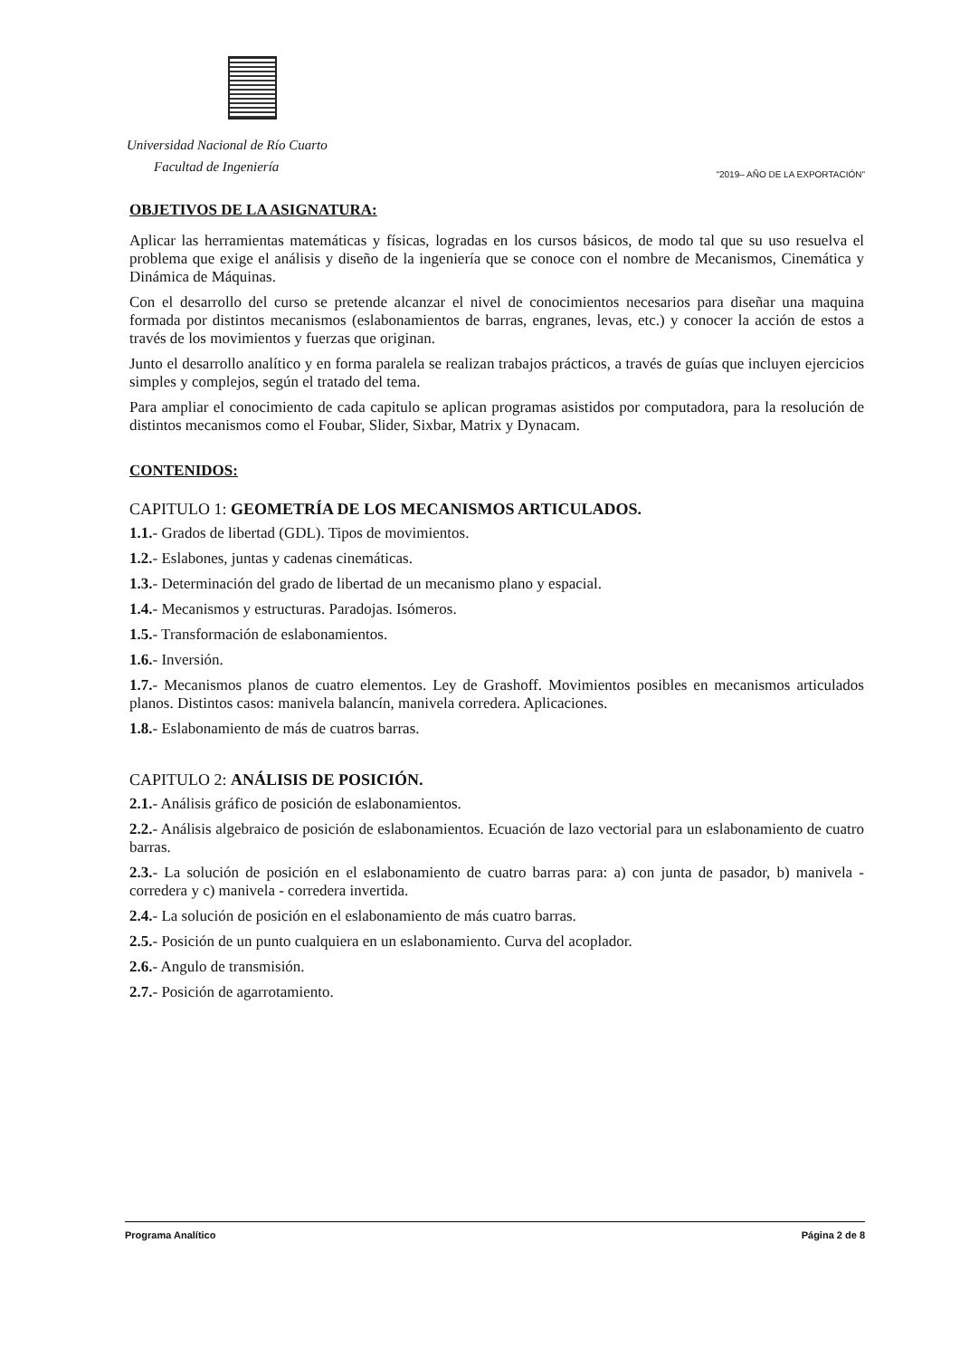Universidad Nacional de Río Cuarto
Facultad de Ingeniería
"2019– AÑO DE LA EXPORTACIÓN"
OBJETIVOS DE LA ASIGNATURA:
Aplicar las herramientas matemáticas y físicas, logradas en los cursos básicos, de modo tal que su uso resuelva el problema que exige el análisis y diseño de la ingeniería que se conoce con el nombre de Mecanismos, Cinemática y Dinámica de Máquinas.
Con el desarrollo del curso se pretende alcanzar el nivel de conocimientos necesarios para diseñar una maquina formada por distintos mecanismos (eslabonamientos de barras, engranes, levas, etc.) y conocer la acción de estos a través de los movimientos y fuerzas que originan.
Junto el desarrollo analítico y en forma paralela se realizan trabajos prácticos, a través de guías que incluyen ejercicios simples y complejos, según el tratado del tema.
Para ampliar el conocimiento de cada capitulo se aplican programas asistidos por computadora, para la resolución de distintos mecanismos como el Foubar, Slider, Sixbar, Matrix y Dynacam.
CONTENIDOS:
CAPITULO 1: GEOMETRÍA DE LOS MECANISMOS ARTICULADOS.
1.1.- Grados de libertad (GDL). Tipos de movimientos.
1.2.- Eslabones, juntas y cadenas cinemáticas.
1.3.- Determinación del grado de libertad de un mecanismo plano y espacial.
1.4.- Mecanismos y estructuras. Paradojas. Isómeros.
1.5.- Transformación de eslabonamientos.
1.6.- Inversión.
1.7.- Mecanismos planos de cuatro elementos. Ley de Grashoff. Movimientos posibles en mecanismos articulados planos. Distintos casos: manivela balancín, manivela corredera. Aplicaciones.
1.8.- Eslabonamiento de más de cuatros barras.
CAPITULO 2: ANÁLISIS DE POSICIÓN.
2.1.- Análisis gráfico de posición de eslabonamientos.
2.2.- Análisis algebraico de posición de eslabonamientos. Ecuación de lazo vectorial para un eslabonamiento de cuatro barras.
2.3.- La solución de posición en el eslabonamiento de cuatro barras para: a) con junta de pasador, b) manivela - corredera y c) manivela - corredera invertida.
2.4.- La solución de posición en el eslabonamiento de más cuatro barras.
2.5.- Posición de un punto cualquiera en un eslabonamiento. Curva del acoplador.
2.6.- Angulo de transmisión.
2.7.- Posición de agarrotamiento.
Programa Analítico Página 2 de 8